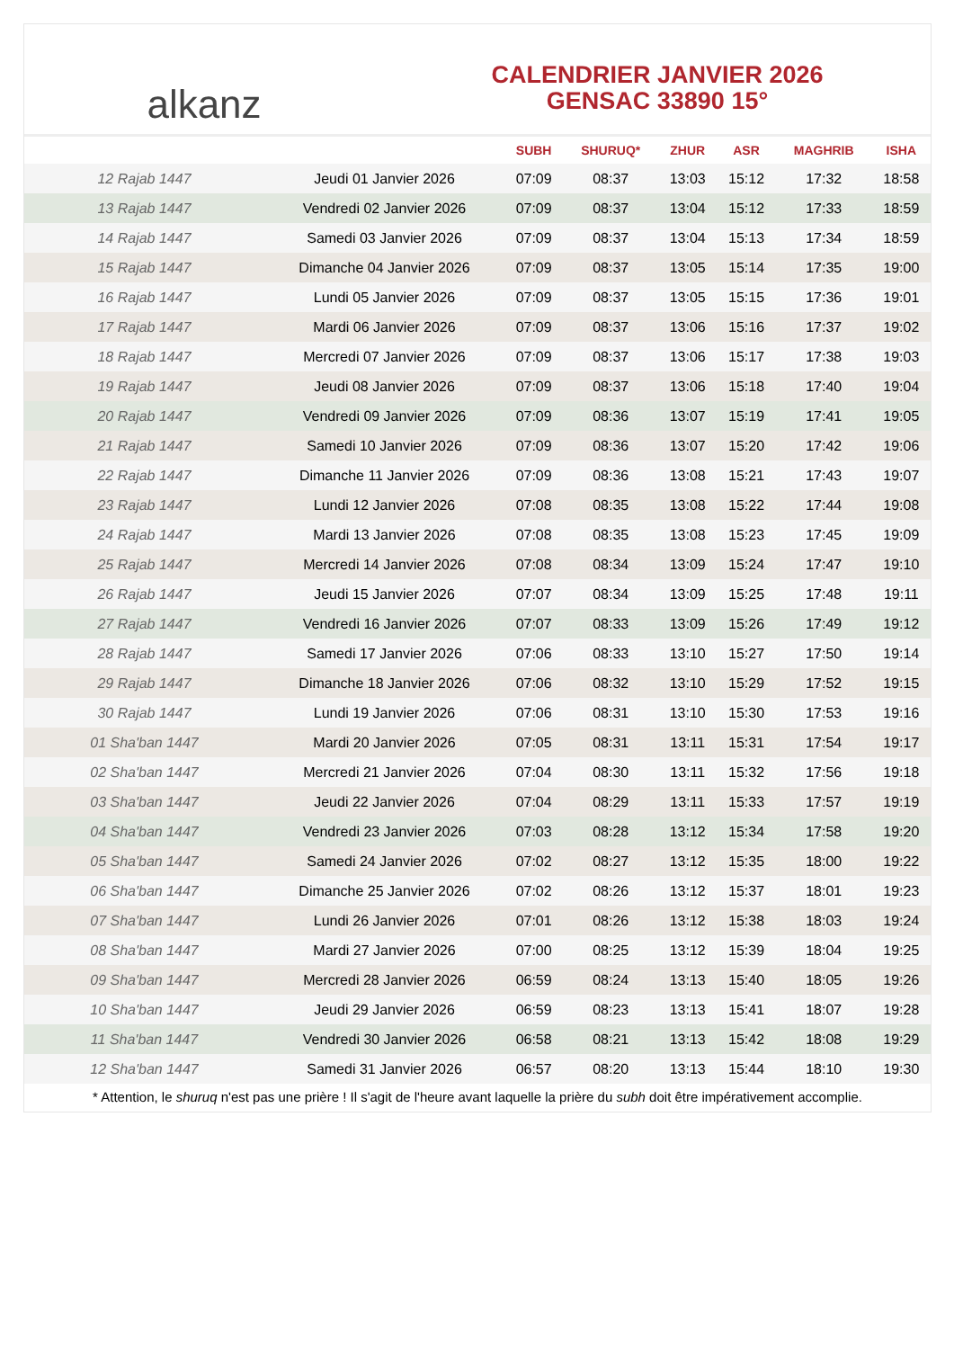alkanz
CALENDRIER JANVIER 2026
GENSAC 33890 15°
| | | SUBH | SHURUQ* | ZHUR | ASR | MAGHRIB | ISHA |
| --- | --- | --- | --- | --- | --- | --- | --- |
| 12 Rajab 1447 | Jeudi 01 Janvier 2026 | 07:09 | 08:37 | 13:03 | 15:12 | 17:32 | 18:58 |
| 13 Rajab 1447 | Vendredi 02 Janvier 2026 | 07:09 | 08:37 | 13:04 | 15:12 | 17:33 | 18:59 |
| 14 Rajab 1447 | Samedi 03 Janvier 2026 | 07:09 | 08:37 | 13:04 | 15:13 | 17:34 | 18:59 |
| 15 Rajab 1447 | Dimanche 04 Janvier 2026 | 07:09 | 08:37 | 13:05 | 15:14 | 17:35 | 19:00 |
| 16 Rajab 1447 | Lundi 05 Janvier 2026 | 07:09 | 08:37 | 13:05 | 15:15 | 17:36 | 19:01 |
| 17 Rajab 1447 | Mardi 06 Janvier 2026 | 07:09 | 08:37 | 13:06 | 15:16 | 17:37 | 19:02 |
| 18 Rajab 1447 | Mercredi 07 Janvier 2026 | 07:09 | 08:37 | 13:06 | 15:17 | 17:38 | 19:03 |
| 19 Rajab 1447 | Jeudi 08 Janvier 2026 | 07:09 | 08:37 | 13:06 | 15:18 | 17:40 | 19:04 |
| 20 Rajab 1447 | Vendredi 09 Janvier 2026 | 07:09 | 08:36 | 13:07 | 15:19 | 17:41 | 19:05 |
| 21 Rajab 1447 | Samedi 10 Janvier 2026 | 07:09 | 08:36 | 13:07 | 15:20 | 17:42 | 19:06 |
| 22 Rajab 1447 | Dimanche 11 Janvier 2026 | 07:09 | 08:36 | 13:08 | 15:21 | 17:43 | 19:07 |
| 23 Rajab 1447 | Lundi 12 Janvier 2026 | 07:08 | 08:35 | 13:08 | 15:22 | 17:44 | 19:08 |
| 24 Rajab 1447 | Mardi 13 Janvier 2026 | 07:08 | 08:35 | 13:08 | 15:23 | 17:45 | 19:09 |
| 25 Rajab 1447 | Mercredi 14 Janvier 2026 | 07:08 | 08:34 | 13:09 | 15:24 | 17:47 | 19:10 |
| 26 Rajab 1447 | Jeudi 15 Janvier 2026 | 07:07 | 08:34 | 13:09 | 15:25 | 17:48 | 19:11 |
| 27 Rajab 1447 | Vendredi 16 Janvier 2026 | 07:07 | 08:33 | 13:09 | 15:26 | 17:49 | 19:12 |
| 28 Rajab 1447 | Samedi 17 Janvier 2026 | 07:06 | 08:33 | 13:10 | 15:27 | 17:50 | 19:14 |
| 29 Rajab 1447 | Dimanche 18 Janvier 2026 | 07:06 | 08:32 | 13:10 | 15:29 | 17:52 | 19:15 |
| 30 Rajab 1447 | Lundi 19 Janvier 2026 | 07:06 | 08:31 | 13:10 | 15:30 | 17:53 | 19:16 |
| 01 Sha'ban 1447 | Mardi 20 Janvier 2026 | 07:05 | 08:31 | 13:11 | 15:31 | 17:54 | 19:17 |
| 02 Sha'ban 1447 | Mercredi 21 Janvier 2026 | 07:04 | 08:30 | 13:11 | 15:32 | 17:56 | 19:18 |
| 03 Sha'ban 1447 | Jeudi 22 Janvier 2026 | 07:04 | 08:29 | 13:11 | 15:33 | 17:57 | 19:19 |
| 04 Sha'ban 1447 | Vendredi 23 Janvier 2026 | 07:03 | 08:28 | 13:12 | 15:34 | 17:58 | 19:20 |
| 05 Sha'ban 1447 | Samedi 24 Janvier 2026 | 07:02 | 08:27 | 13:12 | 15:35 | 18:00 | 19:22 |
| 06 Sha'ban 1447 | Dimanche 25 Janvier 2026 | 07:02 | 08:26 | 13:12 | 15:37 | 18:01 | 19:23 |
| 07 Sha'ban 1447 | Lundi 26 Janvier 2026 | 07:01 | 08:26 | 13:12 | 15:38 | 18:03 | 19:24 |
| 08 Sha'ban 1447 | Mardi 27 Janvier 2026 | 07:00 | 08:25 | 13:12 | 15:39 | 18:04 | 19:25 |
| 09 Sha'ban 1447 | Mercredi 28 Janvier 2026 | 06:59 | 08:24 | 13:13 | 15:40 | 18:05 | 19:26 |
| 10 Sha'ban 1447 | Jeudi 29 Janvier 2026 | 06:59 | 08:23 | 13:13 | 15:41 | 18:07 | 19:28 |
| 11 Sha'ban 1447 | Vendredi 30 Janvier 2026 | 06:58 | 08:21 | 13:13 | 15:42 | 18:08 | 19:29 |
| 12 Sha'ban 1447 | Samedi 31 Janvier 2026 | 06:57 | 08:20 | 13:13 | 15:44 | 18:10 | 19:30 |
* Attention, le shuruq n'est pas une prière ! Il s'agit de l'heure avant laquelle la prière du subh doit être impérativement accomplie.